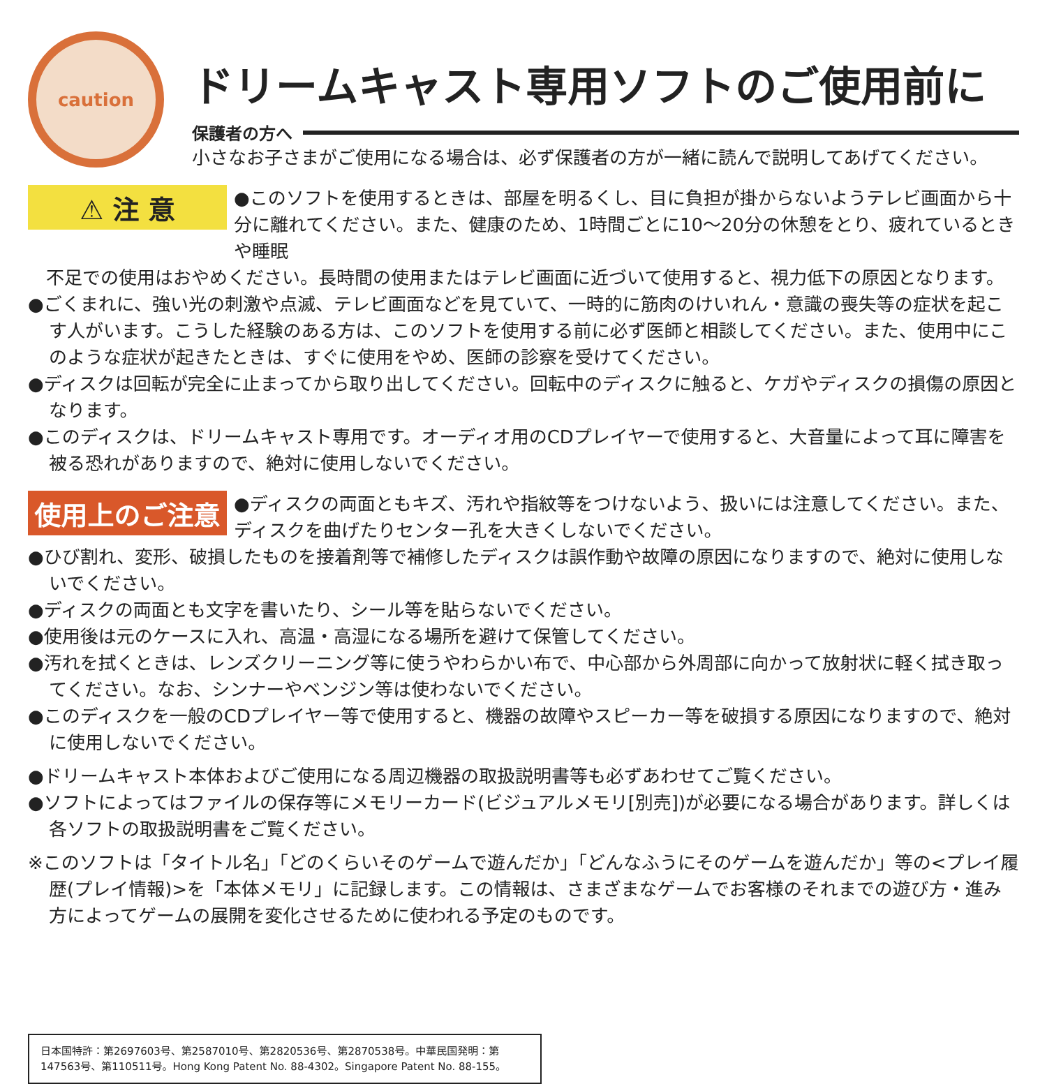caution
ドリームキャスト専用ソフトのご使用前に
保護者の方へ
小さなお子さまがご使用になる場合は、必ず保護者の方が一緒に読んで説明してあげてください。
⚠ 注 意
●このソフトを使用するときは、部屋を明るくし、目に負担が掛からないようテレビ画面から十分に離れてください。また、健康のため、1時間ごとに10〜20分の休憩をとり、疲れているときや睡眠
　不足での使用はおやめください。長時間の使用またはテレビ画面に近づいて使用すると、視力低下の原因となります。
●ごくまれに、強い光の刺激や点滅、テレビ画面などを見ていて、一時的に筋肉のけいれん・意識の喪失等の症状を起こす人がいます。こうした経験のある方は、このソフトを使用する前に必ず医師と相談してください。また、使用中にこのような症状が起きたときは、すぐに使用をやめ、医師の診察を受けてください。
●ディスクは回転が完全に止まってから取り出してください。回転中のディスクに触ると、ケガやディスクの損傷の原因となります。
●このディスクは、ドリームキャスト専用です。オーディオ用のCDプレイヤーで使用すると、大音量によって耳に障害を被る恐れがありますので、絶対に使用しないでください。
使用上のご注意
●ディスクの両面ともキズ、汚れや指紋等をつけないよう、扱いには注意してください。また、ディスクを曲げたりセンター孔を大きくしないでください。
●ひび割れ、変形、破損したものを接着剤等で補修したディスクは誤作動や故障の原因になりますので、絶対に使用しないでください。
●ディスクの両面とも文字を書いたり、シール等を貼らないでください。
●使用後は元のケースに入れ、高温・高湿になる場所を避けて保管してください。
●汚れを拭くときは、レンズクリーニング等に使うやわらかい布で、中心部から外周部に向かって放射状に軽く拭き取ってください。なお、シンナーやベンジン等は使わないでください。
●このディスクを一般のCDプレイヤー等で使用すると、機器の故障やスピーカー等を破損する原因になりますので、絶対に使用しないでください。
●ドリームキャスト本体およびご使用になる周辺機器の取扱説明書等も必ずあわせてご覧ください。
●ソフトによってはファイルの保存等にメモリーカード(ビジュアルメモリ[別売])が必要になる場合があります。詳しくは各ソフトの取扱説明書をご覧ください。
※このソフトは「タイトル名」「どのくらいそのゲームで遊んだか」「どんなふうにそのゲームを遊んだか」等の<プレイ履歴(プレイ情報)>を「本体メモリ」に記録します。この情報は、さまざまなゲームでお客様のそれまでの遊び方・進み方によってゲームの展開を変化させるために使われる予定のものです。
日本国特許：第2697603号、第2587010号、第2820536号、第2870538号。中華民国発明：第147563号、第110511号。Hong Kong Patent No. 88-4302。Singapore Patent No. 88-155。